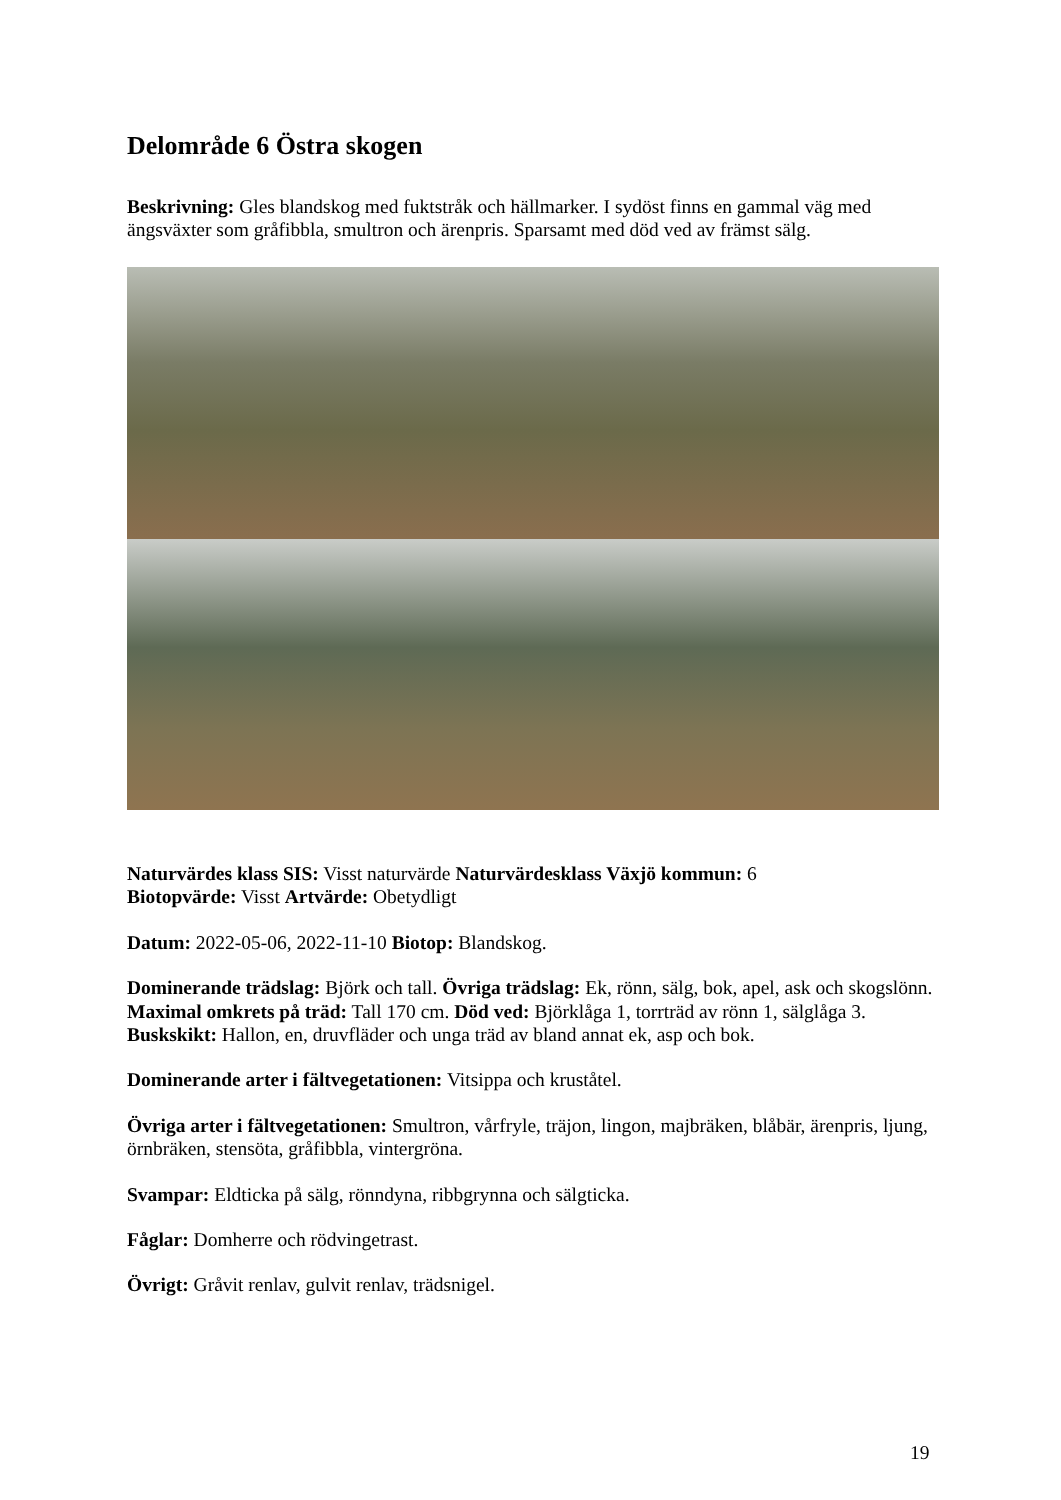Delområde 6 Östra skogen
Beskrivning: Gles blandskog med fuktstråk och hällmarker. I sydöst finns en gammal väg med ängsväxter som gråfibbla, smultron och ärenpris. Sparsamt med död ved av främst sälg.
Naturvärdes klass SIS: Visst naturvärde Naturvärdesklass Växjö kommun: 6
Biotopvärde: Visst Artvärde: Obetydligt
Datum: 2022-05-06, 2022-11-10 Biotop: Blandskog.
Dominerande trädslag: Björk och tall. Övriga trädslag: Ek, rönn, sälg, bok, apel, ask och skogslönn.
Maximal omkrets på träd: Tall 170 cm. Död ved: Björklåga 1, torrträd av rönn 1, sälglåga 3.
Buskskikt: Hallon, en, druvfläder och unga träd av bland annat ek, asp och bok.
Dominerande arter i fältvegetationen: Vitsippa och kruståtel.
Övriga arter i fältvegetationen: Smultron, vårfryle, träjon, lingon, majbräken, blåbär, ärenpris, ljung, örnbräken, stensöta, gråfibbla, vintergröna.
Svampar: Eldticka på sälg, rönndyna, ribbgrynna och sälgticka.
Fåglar: Domherre och rödvingetrast.
Övrigt: Gråvit renlav, gulvit renlav, trädsnigel.
19